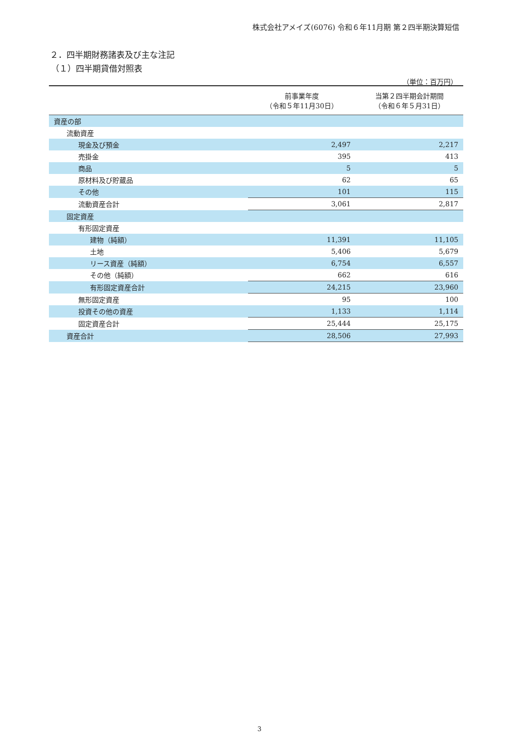株式会社アメイズ(6076) 令和６年11月期 第２四半期決算短信
２．四半期財務諸表及び主な注記
（１）四半期貸借対照表
（単位：百万円）
| | 前事業年度 （令和５年11月30日） | 当第２四半期会計期間 （令和６年５月31日） |
| --- | --- | --- |
| 資産の部 | | |
| 流動資産 | | |
| 現金及び預金 | 2,497 | 2,217 |
| 売掛金 | 395 | 413 |
| 商品 | 5 | 5 |
| 原材料及び貯蔵品 | 62 | 65 |
| その他 | 101 | 115 |
| 流動資産合計 | 3,061 | 2,817 |
| 固定資産 | | |
| 有形固定資産 | | |
| 建物（純額） | 11,391 | 11,105 |
| 土地 | 5,406 | 5,679 |
| リース資産（純額） | 6,754 | 6,557 |
| その他（純額） | 662 | 616 |
| 有形固定資産合計 | 24,215 | 23,960 |
| 無形固定資産 | 95 | 100 |
| 投資その他の資産 | 1,133 | 1,114 |
| 固定資産合計 | 25,444 | 25,175 |
| 資産合計 | 28,506 | 27,993 |
3